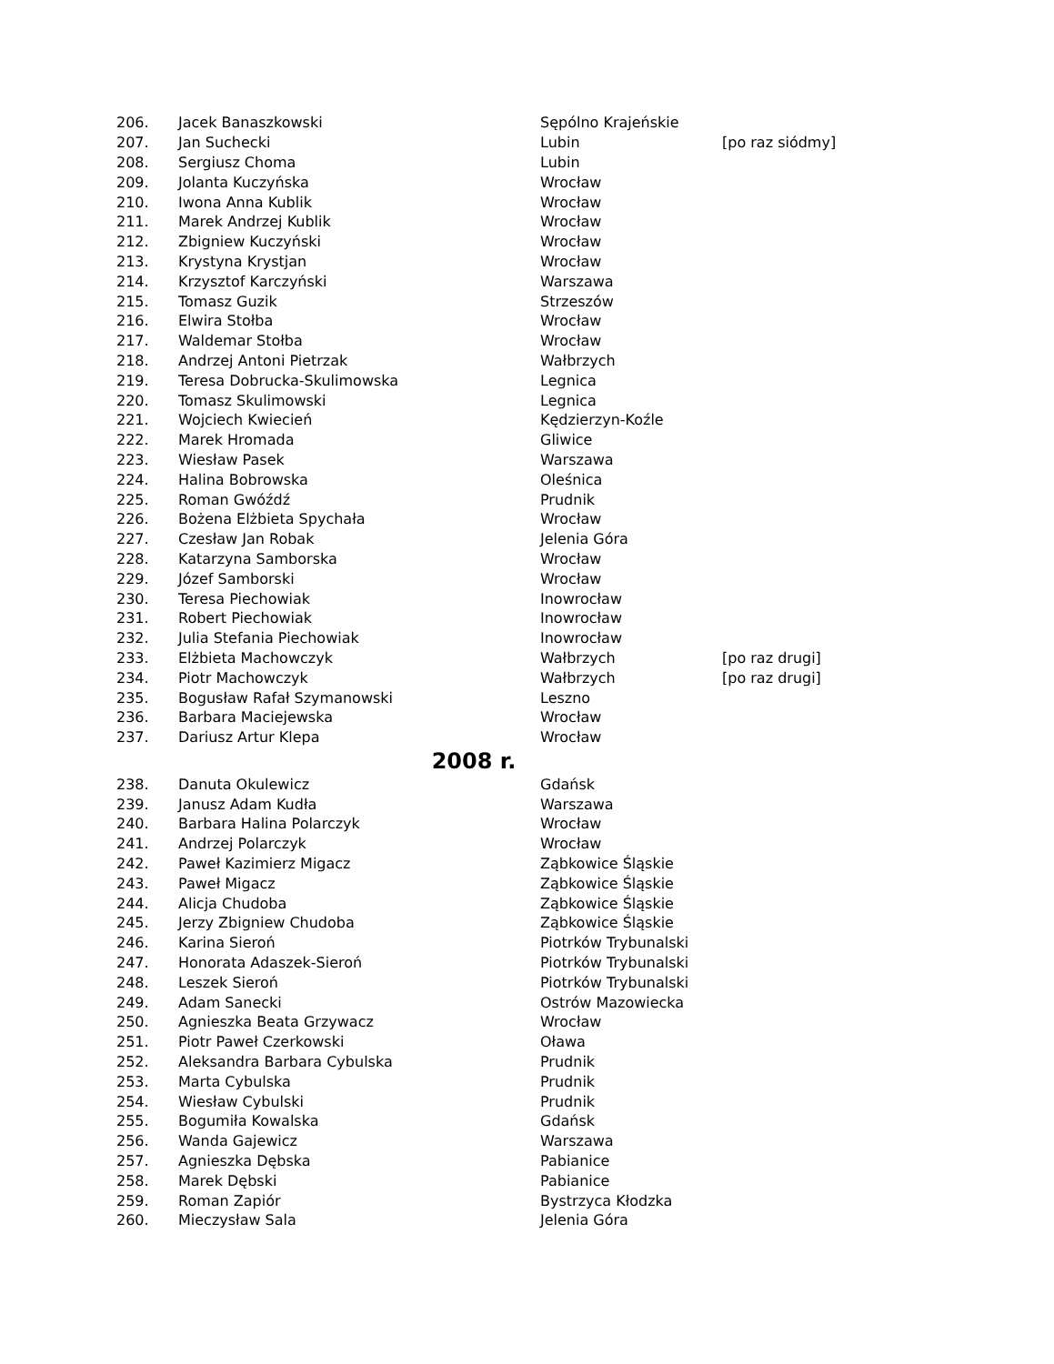| 206. | Jacek Banaszkowski | Sępólno Krajeńskie | |
| 207. | Jan Suchecki | Lubin | [po raz siódmy] |
| 208. | Sergiusz Choma | Lubin | |
| 209. | Jolanta Kuczyńska | Wrocław | |
| 210. | Iwona Anna Kublik | Wrocław | |
| 211. | Marek Andrzej Kublik | Wrocław | |
| 212. | Zbigniew Kuczyński | Wrocław | |
| 213. | Krystyna Krystjan | Wrocław | |
| 214. | Krzysztof Karczyński | Warszawa | |
| 215. | Tomasz Guzik | Strzeszów | |
| 216. | Elwira Stołba | Wrocław | |
| 217. | Waldemar Stołba | Wrocław | |
| 218. | Andrzej Antoni Pietrzak | Wałbrzych | |
| 219. | Teresa Dobrucka-Skulimowska | Legnica | |
| 220. | Tomasz Skulimowski | Legnica | |
| 221. | Wojciech Kwiecień | Kędzierzyn-Koźle | |
| 222. | Marek Hromada | Gliwice | |
| 223. | Wiesław Pasek | Warszawa | |
| 224. | Halina Bobrowska | Oleśnica | |
| 225. | Roman Gwóźdź | Prudnik | |
| 226. | Bożena Elżbieta Spychała | Wrocław | |
| 227. | Czesław Jan Robak | Jelenia Góra | |
| 228. | Katarzyna Samborska | Wrocław | |
| 229. | Józef Samborski | Wrocław | |
| 230. | Teresa Piechowiak | Inowrocław | |
| 231. | Robert Piechowiak | Inowrocław | |
| 232. | Julia Stefania Piechowiak | Inowrocław | |
| 233. | Elżbieta Machowczyk | Wałbrzych | [po raz drugi] |
| 234. | Piotr Machowczyk | Wałbrzych | [po raz drugi] |
| 235. | Bogusław Rafał Szymanowski | Leszno | |
| 236. | Barbara Maciejewska | Wrocław | |
| 237. | Dariusz Artur Klepa | Wrocław | |
| 2008 r. | | | |
| 238. | Danuta Okulewicz | Gdańsk | |
| 239. | Janusz Adam Kudła | Warszawa | |
| 240. | Barbara Halina Polarczyk | Wrocław | |
| 241. | Andrzej Polarczyk | Wrocław | |
| 242. | Paweł Kazimierz Migacz | Ząbkowice Śląskie | |
| 243. | Paweł Migacz | Ząbkowice Śląskie | |
| 244. | Alicja Chudoba | Ząbkowice Śląskie | |
| 245. | Jerzy Zbigniew Chudoba | Ząbkowice Śląskie | |
| 246. | Karina Sieroń | Piotrków Trybunalski | |
| 247. | Honorata Adaszek-Sieroń | Piotrków Trybunalski | |
| 248. | Leszek Sieroń | Piotrków Trybunalski | |
| 249. | Adam Sanecki | Ostrów Mazowiecka | |
| 250. | Agnieszka Beata Grzywacz | Wrocław | |
| 251. | Piotr Paweł Czerkowski | Oława | |
| 252. | Aleksandra Barbara Cybulska | Prudnik | |
| 253. | Marta Cybulska | Prudnik | |
| 254. | Wiesław Cybulski | Prudnik | |
| 255. | Bogumiła Kowalska | Gdańsk | |
| 256. | Wanda Gajewicz | Warszawa | |
| 257. | Agnieszka Dębska | Pabianice | |
| 258. | Marek Dębski | Pabianice | |
| 259. | Roman Zapiór | Bystrzyca Kłodzka | |
| 260. | Mieczysław Sala | Jelenia Góra | |